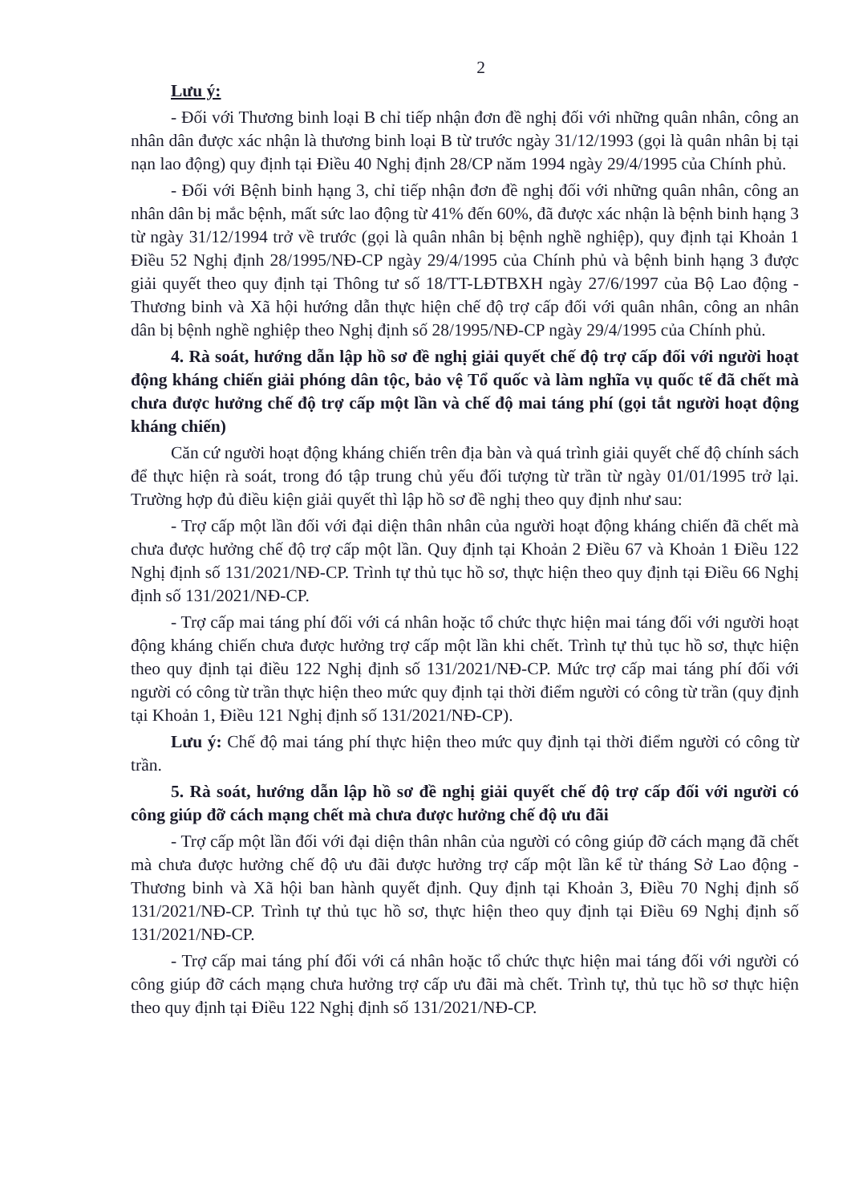2
Lưu ý:
- Đối với Thương binh loại B chỉ tiếp nhận đơn đề nghị đối với những quân nhân, công an nhân dân được xác nhận là thương binh loại B từ trước ngày 31/12/1993 (gọi là quân nhân bị tại nạn lao động) quy định tại Điều 40 Nghị định 28/CP năm 1994 ngày 29/4/1995 của Chính phủ.
- Đối với Bệnh binh hạng 3, chỉ tiếp nhận đơn đề nghị đối với những quân nhân, công an nhân dân bị mắc bệnh, mất sức lao động từ 41% đến 60%, đã được xác nhận là bệnh binh hạng 3 từ ngày 31/12/1994 trở về trước (gọi là quân nhân bị bệnh nghề nghiệp), quy định tại Khoản 1 Điều 52 Nghị định 28/1995/NĐ-CP ngày 29/4/1995 của Chính phủ và bệnh binh hạng 3 được giải quyết theo quy định tại Thông tư số 18/TT-LĐTBXH ngày 27/6/1997 của Bộ Lao động - Thương binh và Xã hội hướng dẫn thực hiện chế độ trợ cấp đối với quân nhân, công an nhân dân bị bệnh nghề nghiệp theo Nghị định số 28/1995/NĐ-CP ngày 29/4/1995 của Chính phủ.
4. Rà soát, hướng dẫn lập hồ sơ đề nghị giải quyết chế độ trợ cấp đối với người hoạt động kháng chiến giải phóng dân tộc, bảo vệ Tổ quốc và làm nghĩa vụ quốc tế đã chết mà chưa được hưởng chế độ trợ cấp một lần và chế độ mai táng phí (gọi tắt người hoạt động kháng chiến)
Căn cứ người hoạt động kháng chiến trên địa bàn và quá trình giải quyết chế độ chính sách để thực hiện rà soát, trong đó tập trung chủ yếu đối tượng từ trần từ ngày 01/01/1995 trở lại. Trường hợp đủ điều kiện giải quyết thì lập hồ sơ đề nghị theo quy định như sau:
- Trợ cấp một lần đối với đại diện thân nhân của người hoạt động kháng chiến đã chết mà chưa được hưởng chế độ trợ cấp một lần. Quy định tại Khoản 2 Điều 67 và Khoản 1 Điều 122 Nghị định số 131/2021/NĐ-CP. Trình tự thủ tục hồ sơ, thực hiện theo quy định tại Điều 66 Nghị định số 131/2021/NĐ-CP.
- Trợ cấp mai táng phí đối với cá nhân hoặc tổ chức thực hiện mai táng đối với người hoạt động kháng chiến chưa được hưởng trợ cấp một lần khi chết. Trình tự thủ tục hồ sơ, thực hiện theo quy định tại điều 122 Nghị định số 131/2021/NĐ-CP. Mức trợ cấp mai táng phí đối với người có công từ trần thực hiện theo mức quy định tại thời điểm người có công từ trần (quy định tại Khoản 1, Điều 121 Nghị định số 131/2021/NĐ-CP).
Lưu ý: Chế độ mai táng phí thực hiện theo mức quy định tại thời điểm người có công từ trần.
5. Rà soát, hướng dẫn lập hồ sơ đề nghị giải quyết chế độ trợ cấp đối với người có công giúp đỡ cách mạng chết mà chưa được hưởng chế độ ưu đãi
- Trợ cấp một lần đối với đại diện thân nhân của người có công giúp đỡ cách mạng đã chết mà chưa được hưởng chế độ ưu đãi được hưởng trợ cấp một lần kể từ tháng Sở Lao động - Thương binh và Xã hội ban hành quyết định. Quy định tại Khoản 3, Điều 70 Nghị định số 131/2021/NĐ-CP. Trình tự thủ tục hồ sơ, thực hiện theo quy định tại Điều 69 Nghị định số 131/2021/NĐ-CP.
- Trợ cấp mai táng phí đối với cá nhân hoặc tổ chức thực hiện mai táng đối với người có công giúp đỡ cách mạng chưa hưởng trợ cấp ưu đãi mà chết. Trình tự, thủ tục hồ sơ thực hiện theo quy định tại Điều 122 Nghị định số 131/2021/NĐ-CP.